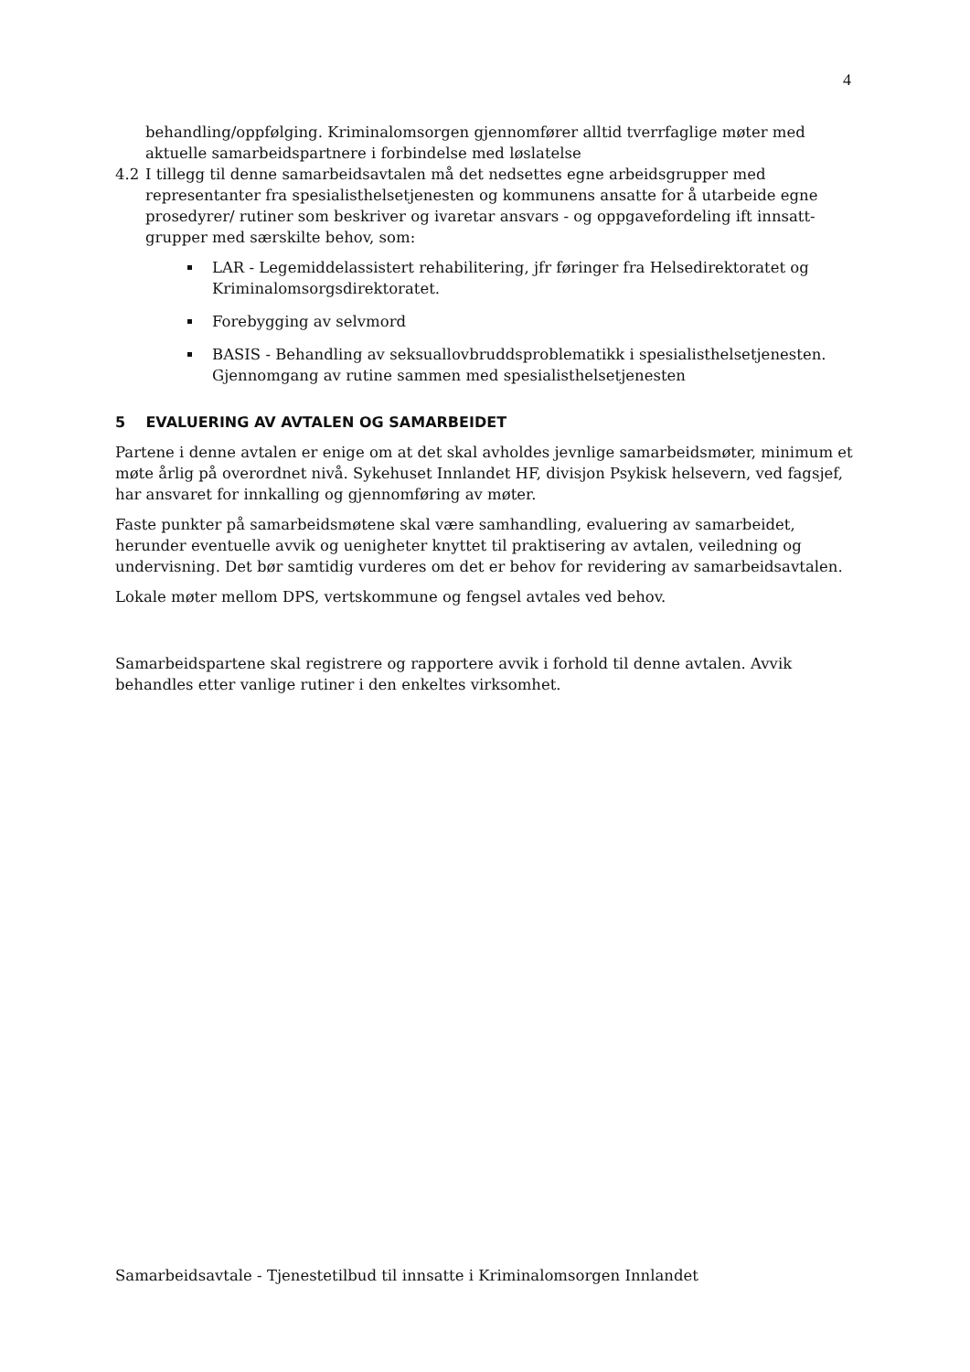4
behandling/oppfølging. Kriminalomsorgen gjennomfører alltid tverrfaglige møter med aktuelle samarbeidspartnere i forbindelse med løslatelse
4.2 I tillegg til denne samarbeidsavtalen må det nedsettes egne arbeidsgrupper med representanter fra spesialisthelsetjenesten og kommunens ansatte for å utarbeide egne prosedyrer/ rutiner som beskriver og ivaretar ansvars - og oppgavefordeling ift innsatt-grupper med særskilte behov, som:
LAR - Legemiddelassistert rehabilitering, jfr føringer fra Helsedirektoratet og Kriminalomsorgsdirektoratet.
Forebygging av selvmord
BASIS - Behandling av seksuallovbruddsproblematikk i spesialisthelsetjenesten. Gjennomgang av rutine sammen med spesialisthelsetjenesten
5 EVALUERING AV AVTALEN OG SAMARBEIDET
Partene i denne avtalen er enige om at det skal avholdes jevnlige samarbeidsmøter, minimum et møte årlig på overordnet nivå. Sykehuset Innlandet HF, divisjon Psykisk helsevern, ved fagsjef, har ansvaret for innkalling og gjennomføring av møter.
Faste punkter på samarbeidsmøtene skal være samhandling, evaluering av samarbeidet, herunder eventuelle avvik og uenigheter knyttet til praktisering av avtalen, veiledning og undervisning. Det bør samtidig vurderes om det er behov for revidering av samarbeidsavtalen.
Lokale møter mellom DPS, vertskommune og fengsel avtales ved behov.
Samarbeidspartene skal registrere og rapportere avvik i forhold til denne avtalen. Avvik behandles etter vanlige rutiner i den enkeltes virksomhet.
Samarbeidsavtale - Tjenestetilbud til innsatte i Kriminalomsorgen Innlandet